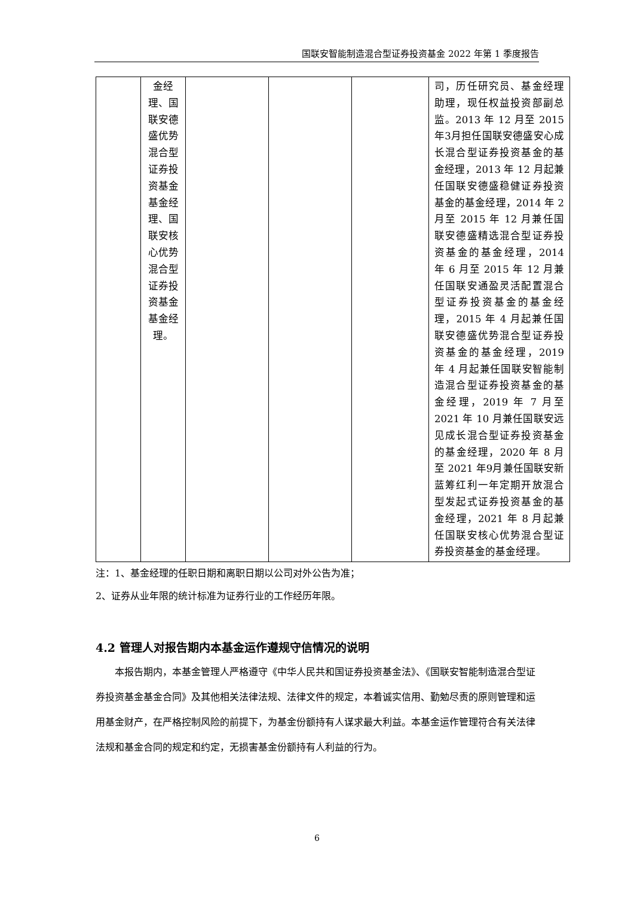国联安智能制造混合型证券投资基金 2022 年第 1 季度报告
| | 金经理、国联安德盛优势混合型证券投资基金基金经理、国联安核心优势混合型证券投资基金基金经理。 | | | | 司，历任研究员、基金经理助理，现任权益投资部副总监。2013 年 12 月至 2015 年3月担任国联安德盛安心成长混合型证券投资基金的基金经理，2013 年 12 月起兼任国联安德盛稳健证券投资基金的基金经理，2014 年 2 月至 2015 年 12 月兼任国联安德盛精选混合型证券投资基金的基金经理，2014 年 6 月至 2015 年 12 月兼任国联安通盈灵活配置混合型证券投资基金的基金经理，2015 年 4 月起兼任国联安德盛优势混合型证券投资基金的基金经理，2019 年 4 月起兼任国联安智能制造混合型证券投资基金的基金经理，2019 年 7 月至 2021 年 10 月兼任国联安远见成长混合型证券投资基金的基金经理，2020 年 8 月至 2021 年9月兼任国联安新蓝筹红利一年定期开放混合型发起式证券投资基金的基金经理，2021 年 8 月起兼任国联安核心优势混合型证券投资基金的基金经理。 |
注：1、基金经理的任职日期和离职日期以公司对外公告为准；
2、证券从业年限的统计标准为证券行业的工作经历年限。
4.2 管理人对报告期内本基金运作遵规守信情况的说明
本报告期内，本基金管理人严格遵守《中华人民共和国证券投资基金法》、《国联安智能制造混合型证券投资基金基金合同》及其他相关法律法规、法律文件的规定，本着诚实信用、勤勉尽责的原则管理和运用基金财产，在严格控制风险的前提下，为基金份额持有人谋求最大利益。本基金运作管理符合有关法律法规和基金合同的规定和约定，无损害基金份额持有人利益的行为。
6